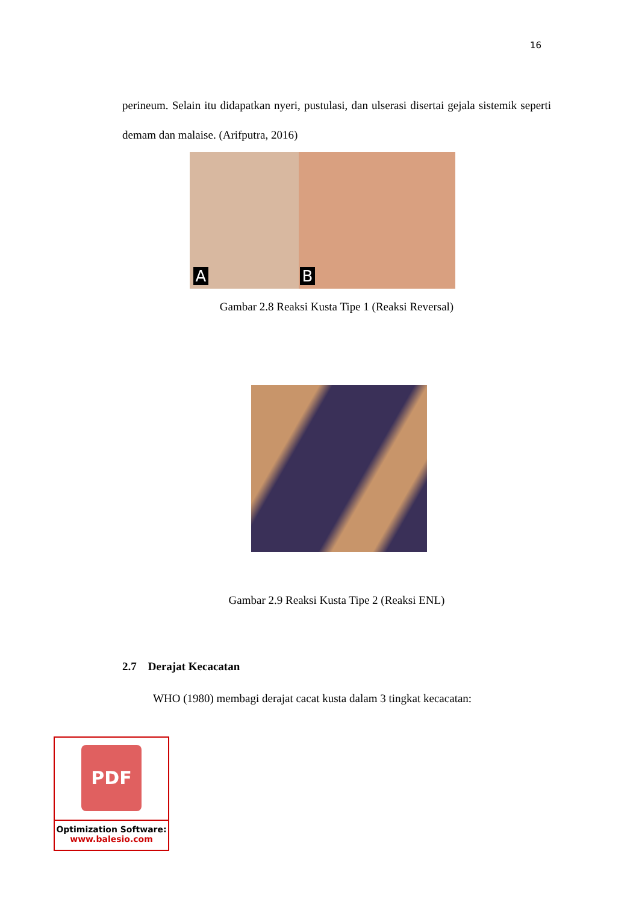16
perineum. Selain itu didapatkan nyeri, pustulasi, dan ulserasi disertai gejala sistemik seperti demam dan malaise. (Arifputra, 2016)
A
B
Gambar 2.8 Reaksi Kusta Tipe 1 (Reaksi Reversal)
Gambar 2.9 Reaksi Kusta Tipe 2 (Reaksi ENL)
2.7 Derajat Kecacatan
WHO (1980) membagi derajat cacat kusta dalam 3 tingkat kecacatan:
PDF
Optimization Software:
www.balesio.com